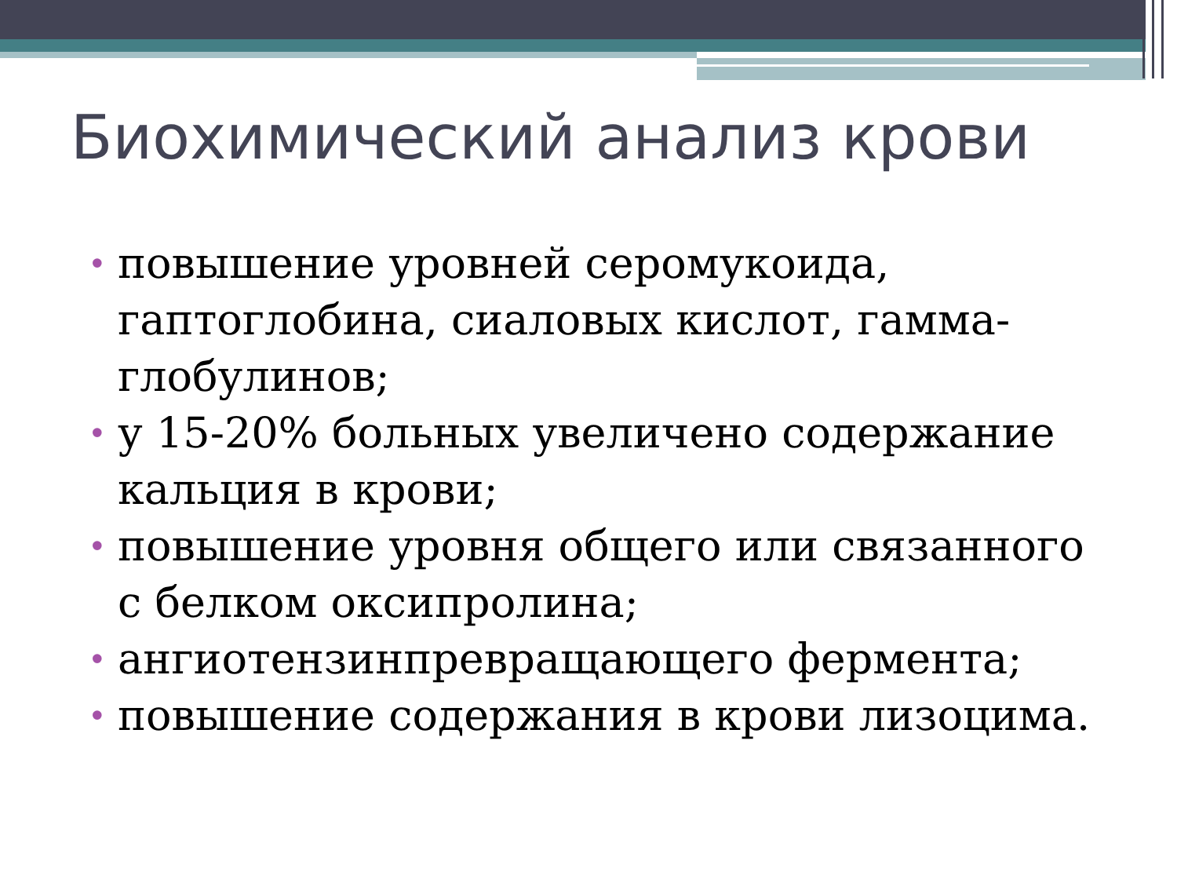Биохимический анализ крови
• повышение уровней серомукоида, гаптоглобина, сиаловых кислот, гамма-глобулинов;
• у 15-20% больных увеличено содержание кальция в крови;
• повышение уровня общего или связанного с белком оксипролина;
• ангиотензинпревращающего фермента;
• повышение содержания в крови лизоцима.